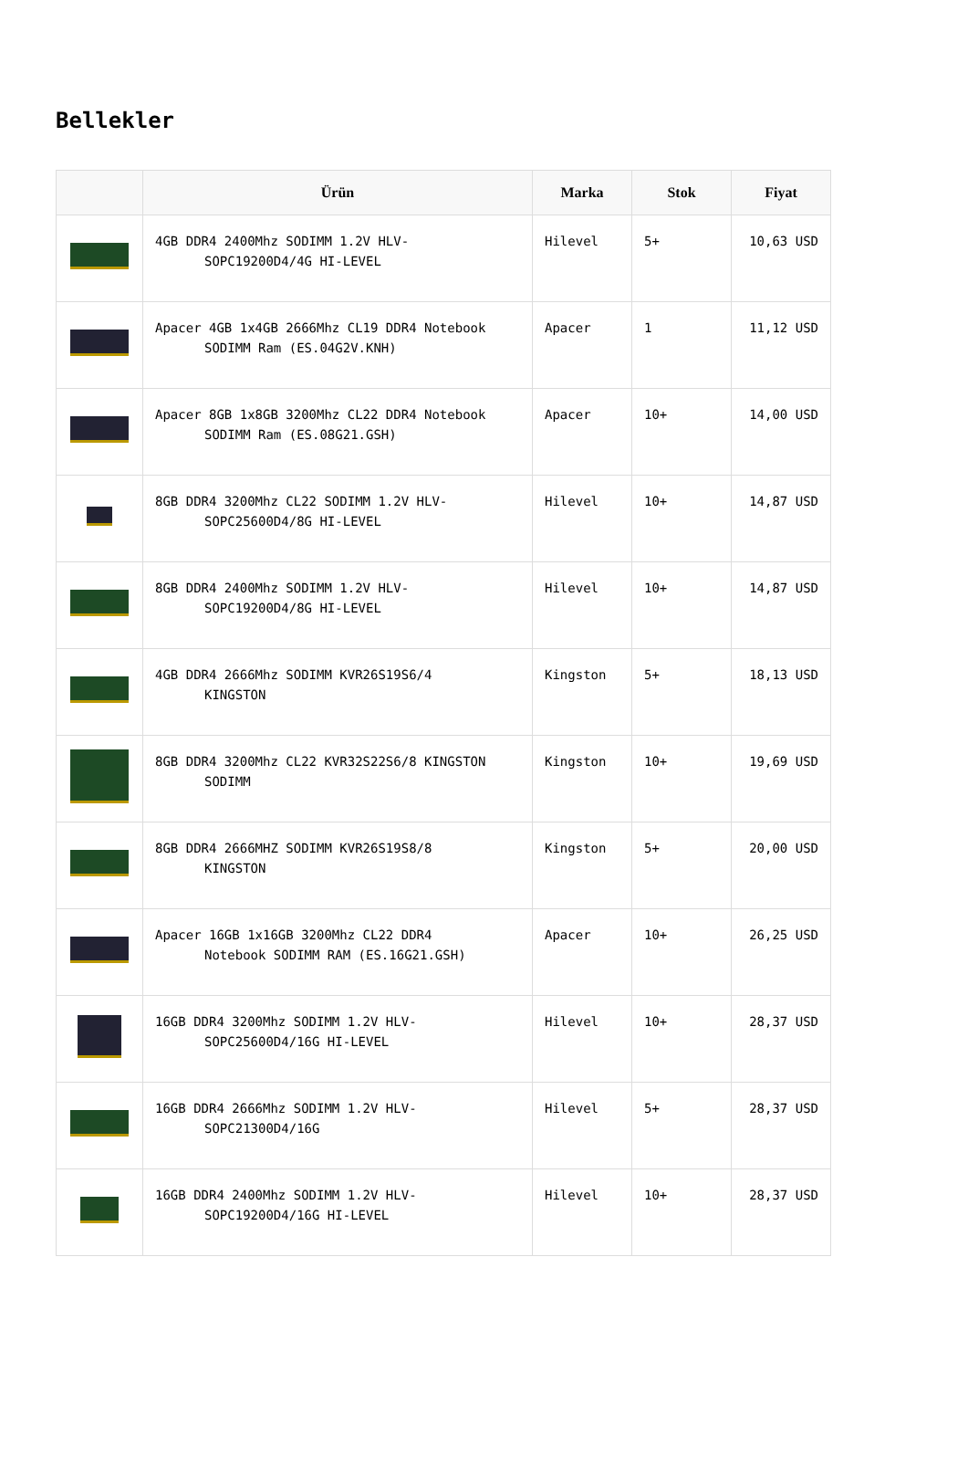Bellekler
| | Ürün | Marka | Stok | Fiyat |
| --- | --- | --- | --- | --- |
| | 4GB DDR4 2400Mhz SODIMM 1.2V HLV- SOPC19200D4/4G HI-LEVEL | Hilevel | 5+ | 10,63 USD |
| | Apacer 4GB 1x4GB 2666Mhz CL19 DDR4 Notebook SODIMM Ram (ES.04G2V.KNH) | Apacer | 1 | 11,12 USD |
| | Apacer 8GB 1x8GB 3200Mhz CL22 DDR4 Notebook SODIMM Ram (ES.08G21.GSH) | Apacer | 10+ | 14,00 USD |
| | 8GB DDR4 3200Mhz CL22 SODIMM 1.2V HLV- SOPC25600D4/8G HI-LEVEL | Hilevel | 10+ | 14,87 USD |
| | 8GB DDR4 2400Mhz SODIMM 1.2V HLV- SOPC19200D4/8G HI-LEVEL | Hilevel | 10+ | 14,87 USD |
| | 4GB DDR4 2666Mhz SODIMM KVR26S19S6/4 KINGSTON | Kingston | 5+ | 18,13 USD |
| | 8GB DDR4 3200Mhz CL22 KVR32S22S6/8 KINGSTON SODIMM | Kingston | 10+ | 19,69 USD |
| | 8GB DDR4 2666MHZ SODIMM KVR26S19S8/8 KINGSTON | Kingston | 5+ | 20,00 USD |
| | Apacer 16GB 1x16GB 3200Mhz CL22 DDR4 Notebook SODIMM RAM (ES.16G21.GSH) | Apacer | 10+ | 26,25 USD |
| | 16GB DDR4 3200Mhz SODIMM 1.2V HLV- SOPC25600D4/16G HI-LEVEL | Hilevel | 10+ | 28,37 USD |
| | 16GB DDR4 2666Mhz SODIMM 1.2V HLV- SOPC21300D4/16G | Hilevel | 5+ | 28,37 USD |
| | 16GB DDR4 2400Mhz SODIMM 1.2V HLV- SOPC19200D4/16G HI-LEVEL | Hilevel | 10+ | 28,37 USD |